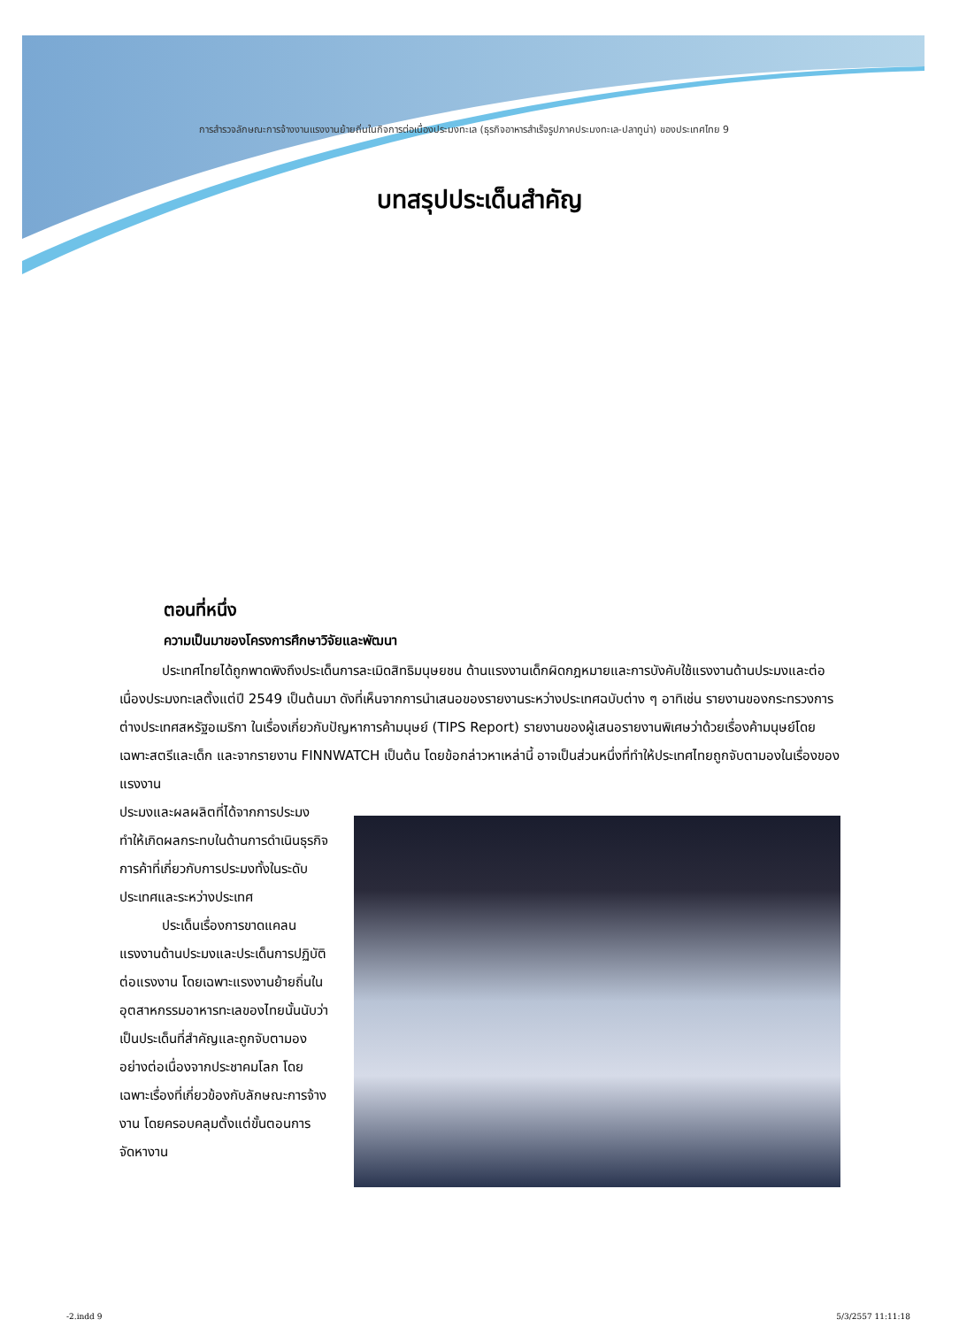การสำรวจลักษณะการจ้างงานแรงงานย้ายถิ่นในกิจการต่อเนื่องประมงทะเล (ธุรกิจอาหารสำเร็จรูปภาคประมงทะเล-ปลาทูน่า) ของประเทศไทย 9
บทสรุปประเด็นสำคัญ
ตอนที่หนึ่ง
ความเป็นมาของโครงการศึกษาวิจัยและพัฒนา
ประเทศไทยได้ถูกพาดพิงถึงประเด็นการละเมิดสิทธิมนุษยชน ด้านแรงงานเด็กผิดกฎหมายและการบังคับใช้แรงงานด้านประมงและต่อเนื่องประมงทะเลตั้งแต่ปี 2549 เป็นต้นมา ดังที่เห็นจากการนำเสนอของรายงานระหว่างประเทศฉบับต่าง ๆ อาทิเช่น รายงานของกระทรวงการต่างประเทศสหรัฐอเมริกา ในเรื่องเกี่ยวกับปัญหาการค้ามนุษย์ (TIPS Report) รายงานของผู้เสนอรายงานพิเศษว่าด้วยเรื่องค้ามนุษย์โดยเฉพาะสตรีและเด็ก และจากรายงาน FINNWATCH เป็นต้น โดยข้อกล่าวหาเหล่านี้ อาจเป็นส่วนหนึ่งที่ทำให้ประเทศไทยถูกจับตามองในเรื่องของแรงงาน
ประมงและผลผลิตที่ได้จากการประมง ทำให้เกิดผลกระทบในด้านการดำเนินธุรกิจการค้าที่เกี่ยวกับการประมงทั้งในระดับประเทศและระหว่างประเทศ
ประเด็นเรื่องการขาดแคลนแรงงานด้านประมงและประเด็นการปฏิบัติต่อแรงงาน โดยเฉพาะแรงงานย้ายถิ่นในอุตสาหกรรมอาหารทะเลของไทยนั้นนับว่าเป็นประเด็นที่สำคัญและถูกจับตามองอย่างต่อเนื่องจากประชาคมโลก โดยเฉพาะเรื่องที่เกี่ยวข้องกับลักษณะการจ้างงาน โดยครอบคลุมตั้งแต่ขั้นตอนการจัดหางาน
-2.indd 9 5/3/2557 11:11:18